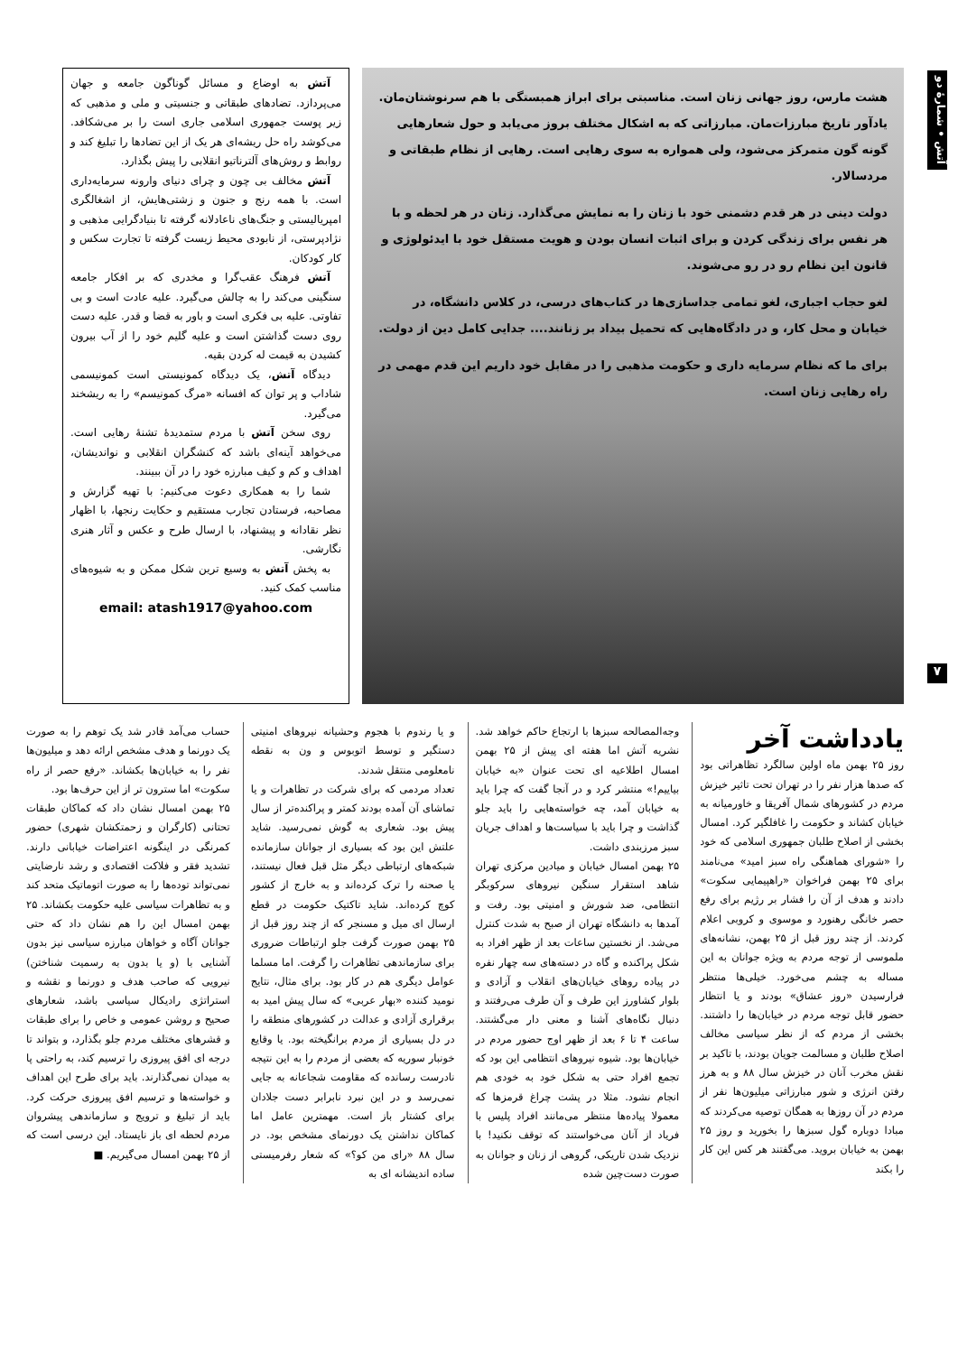آتش • شمارهٔ دو
۷
هشت مارس، روز جهانی زنان است. مناسبتی برای ابراز همبستگی با هم سرنوشتان‌مان. یادآور تاریخ مبارزات‌مان. مبارزاتی که به اشکال مختلف بروز می‌یابد و حول شعارهایی گونه گون متمرکز می‌شود، ولی همواره به سوی رهایی است. رهایی از نظام طبقاتی و مردسالار.
دولت دینی در هر قدم دشمنی خود با زنان را به نمایش می‌گذارد. زنان در هر لحظه و با هر نفس برای زندگی کردن و برای اثبات انسان بودن و هویت مستقل خود با ایدئولوژی و قانون این نظام رو در رو می‌شوند.
لغو حجاب اجباری، لغو تمامی جداسازی‌ها در کتاب‌های درسی، در کلاس دانشگاه، در خیابان و محل کار، و در دادگاه‌هایی که تحمیل بیداد بر زنانند.... جدایی کامل دین از دولت.
برای ما که نظام سرمایه داری و حکومت مذهبی را در مقابل خود داریم این قدم مهمی در راه رهایی زنان است.
آتش به اوضاع و مسائل گوناگون جامعه و جهان می‌پردازد. تضادهای طبقاتی و جنسیتی و ملی و مذهبی که زیر پوست جمهوری اسلامی جاری است را بر می‌شکافد. می‌کوشد راه حل ریشه‌ای هر یک از این تضادها را تبلیغ کند و روابط و روش‌های آلترناتیو انقلابی را پیش بگذارد.
آتش مخالف بی چون و چرای دنیای وارونه سرمایه‌داری است. با همه رنج و جنون و زشتی‌هایش، از اشغالگری امپریالیستی و جنگ‌های ناعادلانه گرفته تا بنیادگرایی مذهبی و نژادپرستی، از نابودی محیط زیست گرفته تا تجارت سکس و کار کودکان.
آتش فرهنگ عقب‌گرا و مخدری که بر افکار جامعه سنگینی می‌کند را به چالش می‌گیرد. علیه عادت است و بی تفاوتی. علیه بی فکری است و باور به قضا و قدر. علیه دست روی دست گذاشتن است و علیه گلیم خود را از آب بیرون کشیدن به قیمت له کردن بقیه.
دیدگاه آتش، یک دیدگاه کمونیستی است کمونیسمی شاداب و پر توان که افسانه «مرگ کمونیسم» را به ریشخند می‌گیرد.
روی سخن آتش با مردم ستمدیدهٔ تشنهٔ رهایی است. می‌خواهد آینه‌ای باشد که کنشگران انقلابی و نواندیشان، اهداف و کم و کیف مبارزه خود را در آن ببینند.
شما را به همکاری دعوت می‌کنیم: با تهیه گزارش و مصاحبه، فرستادن تجارب مستقیم و حکایت رنجها، با اظهار نظر نقادانه و پیشنهاد، با ارسال طرح و عکس و آثار هنری نگارشی.
به پخش آتش به وسیع ترین شکل ممکن و به شیوه‌های مناسب کمک کنید.
email: atash1917@yahoo.com
یادداشت آخر
روز ۲۵ بهمن ماه اولین سالگرد تظاهراتی بود که صدها هزار نفر را در تهران تحت تاثیر خیزش مردم در کشورهای شمال آفریقا و خاورمیانه به خیابان کشاند و حکومت را غافلگیر کرد. امسال بخشی از اصلاح طلبان جمهوری اسلامی که خود را «شورای هماهنگی راه سبز امید» می‌نامند برای ۲۵ بهمن فراخوان «راهپیمایی سکوت» دادند و هدف از آن را فشار بر رژیم برای رفع حصر خانگی رهنورد و موسوی و کروبی اعلام کردند. از چند روز قبل از ۲۵ بهمن، نشانه‌های ملموسی از توجه مردم به ویژه جوانان به این مساله به چشم می‌خورد. خیلی‌ها منتظر فرارسیدن «روز عشاق» بودند و یا انتظار حضور قابل توجه مردم در خیابان‌ها را داشتند. بخشی از مردم که از نظر سیاسی مخالف اصلاح طلبان و مسالمت جویان بودند، با تاکید بر نقش مخرب آنان در خیزش سال ۸۸ و به هرز رفتن انرژی و شور مبارزاتی میلیون‌ها نفر از مردم در آن روزها به همگان توصیه می‌کردند که مبادا دوباره گول سبزها را بخورید و روز ۲۵ بهمن به خیابان بروید. می‌گفتند هر کس این کار را بکند
وجه‌المصالحه سبزها با ارتجاع حاکم خواهد شد. نشریه آتش اما هفته ای پیش از ۲۵ بهمن امسال اطلاعیه ای تحت عنوان «به خیابان بیاییم!» منتشر کرد و در آنجا گفت که چرا باید به خیابان آمد، چه خواسته‌هایی را باید جلو گذاشت و چرا باید با سیاست‌ها و اهداف جریان سبز مرزبندی داشت.
۲۵ بهمن امسال خیابان و میادین مرکزی تهران شاهد استقرار سنگین نیروهای سرکوبگر انتظامی، ضد شورش و امنیتی بود. رفت و آمدها به دانشگاه تهران از صبح به شدت کنترل می‌شد. از نخستین ساعات بعد از ظهر افراد به شکل پراکنده و گاه در دسته‌های سه چهار نفره در پیاده روهای خیابان‌های انقلاب و آزادی و بلوار کشاورز این طرف و آن طرف می‌رفتند و دنبال نگاه‌های آشنا و معنی دار می‌گشتند. ساعت ۴ تا ۶ بعد از ظهر اوج حضور مردم در خیابان‌ها بود. شیوه نیروهای انتظامی این بود که تجمع افراد حتی به شکل خود به خودی هم انجام نشود. مثلا در پشت چراغ قرمزها که معمولا پیاده‌ها منتظر می‌مانند افراد پلیس با فریاد از آنان می‌خواستند که توقف نکنید! با نزدیک شدن تاریکی، گروهی از زنان و جوانان به صورت دست‌چین شده
و یا رندوم با هجوم وحشیانه نیروهای امنیتی دستگیر و توسط اتوبوس و ون به نقطه نامعلومی منتقل شدند.
تعداد مردمی که برای شرکت در تظاهرات و یا تماشای آن آمده بودند کمتر و پراکنده‌تر از سال پیش بود. شعاری به گوش نمی‌رسید. شاید علتش این بود که بسیاری از جوانان سازمانده شبکه‌های ارتباطی دیگر مثل قبل فعال نیستند، یا صحنه را ترک کرده‌اند و به خارج از کشور کوچ کرده‌اند. شاید تاکتیک حکومت در قطع ارسال ای میل و مسنجر که از چند روز قبل از ۲۵ بهمن صورت گرفت جلو ارتباطات ضروری برای سازماندهی تظاهرات را گرفت. اما مسلما عوامل دیگری هم در کار بود. برای مثال، نتایج نومید کننده «بهار عربی» که سال پیش امید به برقراری آزادی و عدالت در کشورهای منطقه را در دل بسیاری از مردم برانگیخته بود. یا وقایع خونبار سوریه که بعضی از مردم را به این نتیجه نادرست رسانده که مقاومت شجاعانه به جایی نمی‌رسد و در این نبرد نابرابر دست جلادان برای کشتار باز است. مهمترین عامل اما کماکان نداشتن یک دورنمای مشخص بود. در سال ۸۸ «رای من کو؟» که شعار رفرمیستی ساده اندیشانه ای به
حساب می‌آمد قادر شد یک توهم را به صورت یک دورنما و هدف مشخص ارائه دهد و میلیون‌ها نفر را به خیابان‌ها بکشاند. «رفع حصر از راه سکوت» اما سترون تر از این حرف‌ها بود.
۲۵ بهمن امسال نشان داد که کماکان طبقات تحتانی (کارگران و زحمتکشان شهری) حضور کمرنگی در اینگونه اعتراضات خیابانی دارند. تشدید فقر و فلاکت اقتصادی و رشد نارضایتی نمی‌تواند توده‌ها را به صورت اتوماتیک متحد کند و به تظاهرات سیاسی علیه حکومت بکشاند. ۲۵ بهمن امسال این را هم نشان داد که حتی جوانان آگاه و خواهان مبارزه سیاسی نیز بدون آشنایی با (و یا بدون به رسمیت شناختن) نیرویی که صاحب هدف و دورنما و نقشه و استراتژی رادیکال سیاسی باشد، شعارهای صحیح و روشن عمومی و خاص را برای طبقات و قشرهای مختلف مردم جلو بگذارد، و بتواند تا درجه ای افق پیروزی را ترسیم کند، به راحتی پا به میدان نمی‌گذارند. باید برای طرح این اهداف و خواسته‌ها و ترسیم افق پیروزی حرکت کرد. باید از تبلیغ و ترویج و سازماندهی پیشروان مردم لحظه ای باز نایستاد. این درسی است که از ۲۵ بهمن امسال می‌گیریم. ■